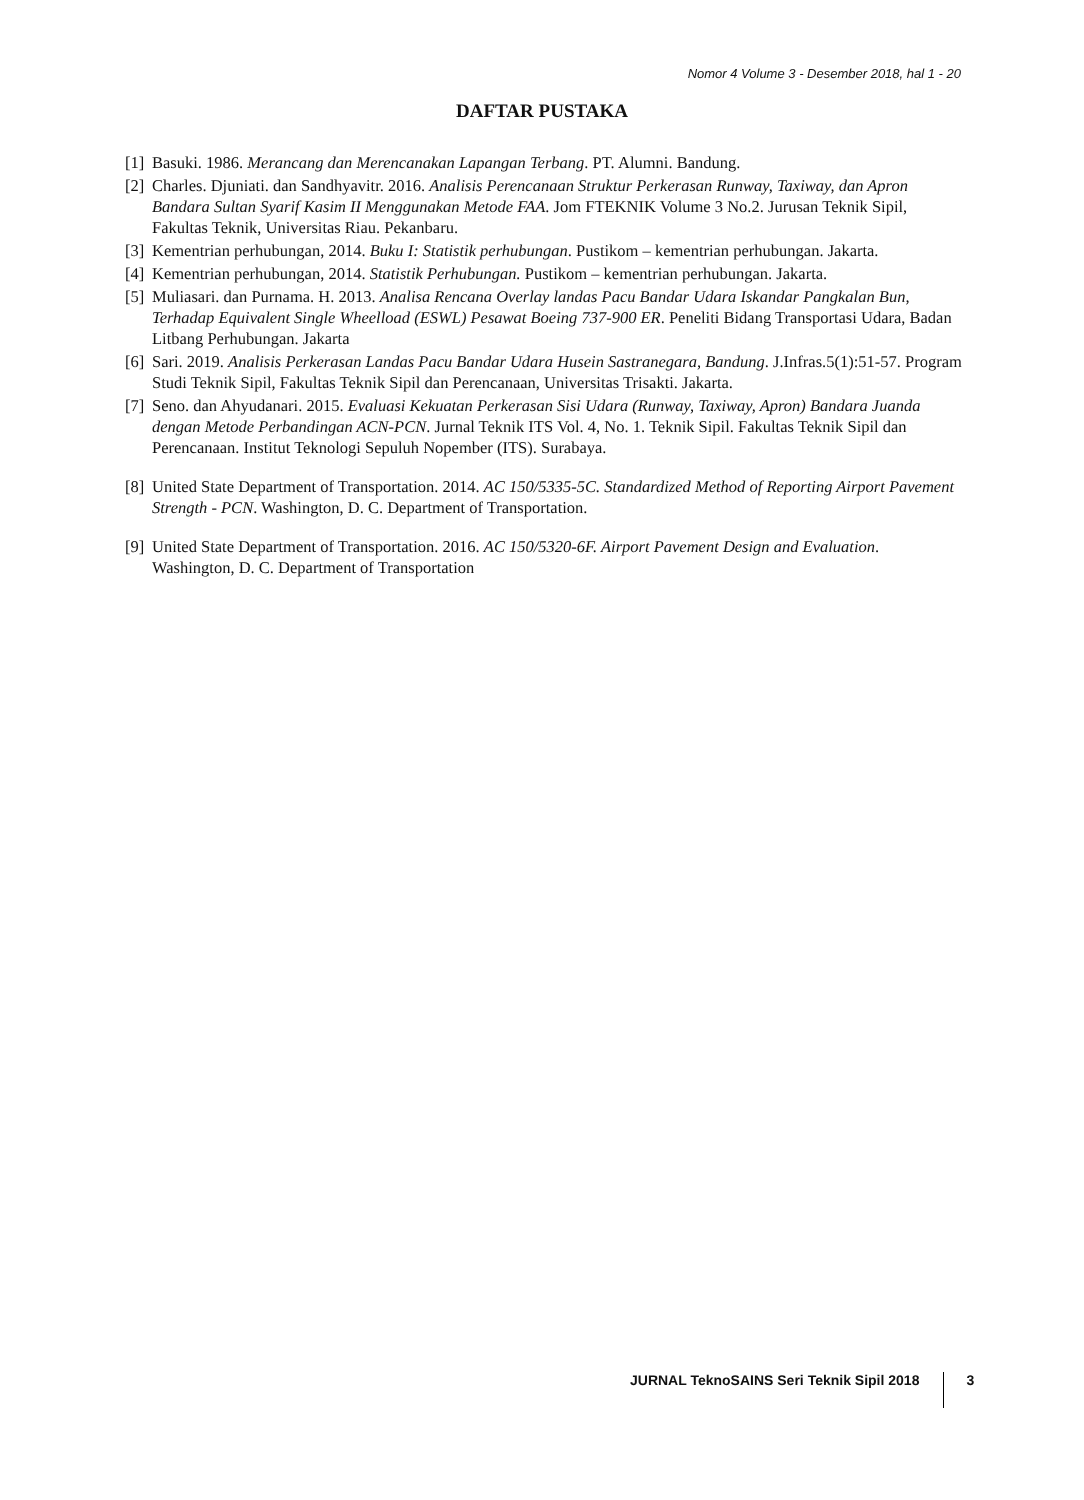Nomor 4 Volume 3 - Desember 2018, hal 1 - 20
DAFTAR PUSTAKA
[1] Basuki. 1986. Merancang dan Merencanakan Lapangan Terbang. PT. Alumni. Bandung.
[2] Charles. Djuniati. dan Sandhyavitr. 2016. Analisis Perencanaan Struktur Perkerasan Runway, Taxiway, dan Apron Bandara Sultan Syarif Kasim II Menggunakan Metode FAA. Jom FTEKNIK Volume 3 No.2. Jurusan Teknik Sipil, Fakultas Teknik, Universitas Riau. Pekanbaru.
[3] Kementrian perhubungan, 2014. Buku I: Statistik perhubungan. Pustikom – kementrian perhubungan. Jakarta.
[4] Kementrian perhubungan, 2014. Statistik Perhubungan. Pustikom – kementrian perhubungan. Jakarta.
[5] Muliasari. dan Purnama. H. 2013. Analisa Rencana Overlay landas Pacu Bandar Udara Iskandar Pangkalan Bun, Terhadap Equivalent Single Wheelload (ESWL) Pesawat Boeing 737-900 ER. Peneliti Bidang Transportasi Udara, Badan Litbang Perhubungan. Jakarta
[6] Sari. 2019. Analisis Perkerasan Landas Pacu Bandar Udara Husein Sastranegara, Bandung. J.Infras.5(1):51-57. Program Studi Teknik Sipil, Fakultas Teknik Sipil dan Perencanaan, Universitas Trisakti. Jakarta.
[7] Seno. dan Ahyudanari. 2015. Evaluasi Kekuatan Perkerasan Sisi Udara (Runway, Taxiway, Apron) Bandara Juanda dengan Metode Perbandingan ACN-PCN. Jurnal Teknik ITS Vol. 4, No. 1. Teknik Sipil. Fakultas Teknik Sipil dan Perencanaan. Institut Teknologi Sepuluh Nopember (ITS). Surabaya.
[8] United State Department of Transportation. 2014. AC 150/5335-5C. Standardized Method of Reporting Airport Pavement Strength - PCN. Washington, D. C. Department of Transportation.
[9] United State Department of Transportation. 2016. AC 150/5320-6F. Airport Pavement Design and Evaluation. Washington, D. C. Department of Transportation
JURNAL TeknoSAINS Seri Teknik Sipil 2018 3